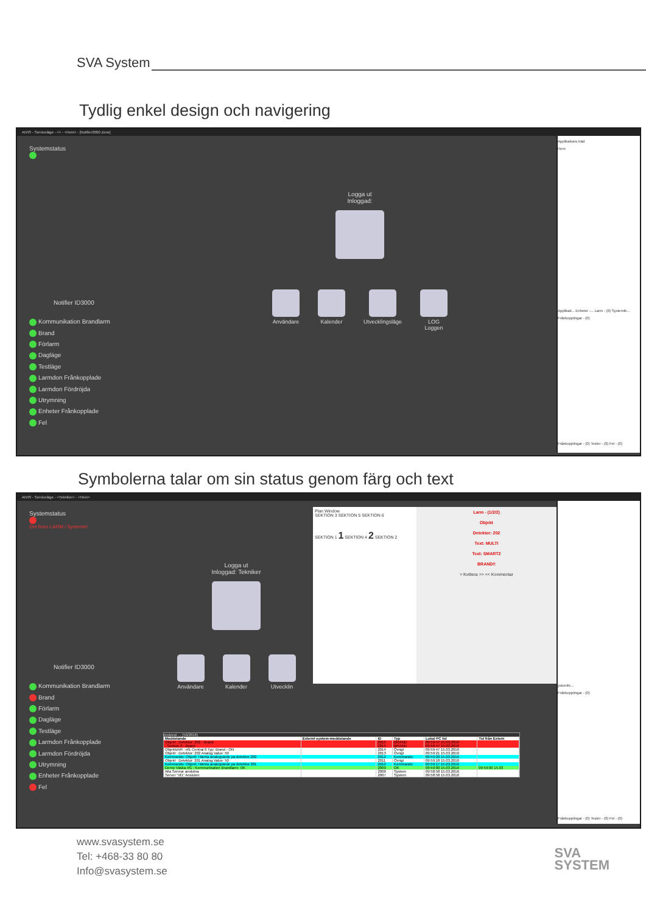SVA System
Tydlig enkel design och navigering
AIVIS - Serviceläge - <> - <Hem> - [Notifier3000 Zone]
Systemstatus
Notifier ID3000
Kommunikation Brandlarm
Brand
Förlarm
Dagläge
Testläge
Larmdon Frånkopplade
Larmdon Fördröjda
Utrymning
Enheter Frånkopplade
Fel
Logga ut
Inloggad:
Användare Kalender Utvecklingsläge LOG
Loggen
Applikations träd
Hem
Applikati... Enheter -... Larm - (0) Systemfe...
Frånkopplingar - (0)
Frånkopplingar - (0) Tester - (0) Fel - (0)
Symbolerna talar om sin status genom färg och text
AIVIS - Serviceläge - <Tekniker> - <Hem>
Systemstatus
Det finns LARM i Systemet
Notifier ID3000
Kommunikation Brandlarm
Brand
Förlarm
Dagläge
Testläge
Larmdon Frånkopplade
Larmdon Fördröjda
Utrymning
Enheter Frånkopplade
Fel
Logga ut
Inloggad: Tekniker
Användare Kalender Utvecklin
Plan Window
SEKTION 3 SEKTION 5 SEKTION 6
SEKTION 1 1 SEKTION 4 2 SEKTION 2
Larm - (1/2/2)
Objekt
Detektor: 202
Text: MULTI
Text: SMART2
BRAND!!
> Kvittera >> << Kommentar
protocol - - (50/2016)
| Meddelande | Externt system-meddelande | ID | Typ | Lokal PC tid | Tid från Extern |
| --- | --- | --- | --- | --- | --- |
| Objekt : Detektor: 202 - Brand | | 2015 | BRAND | 09:59:47 15.03.2016 | |
| : Sektion 2 - Brand | | 2015 | BRAND | 09:59:47 15.03.2016 | |
| ObjektsNR : nf1 Central 0 Typ: Brand - ON | | 2014 | Övrigt | 09:59:47 15.03.2016 | |
| Objekt : Detektor: 202 Analog Value: 50 | | 2013 | Övrigt | 09:59:21 15.03.2016 | |
| Kommando: Objekt: Hämta analogvärde pa detektor 202 | | 2012 | Kommando | 09:59:20 15.03.2016 | |
| Objekt : Detektor: 201 Analog Value: 50 | | 2011 | Övrigt | 09:59:18 15.03.2016 | |
| Kommando: Objekt: Hämta analogvärde pa detektor 201 | | 2010 | Kommando | 09:59:17 15.03.2016 | |
| Demo Väska nf1 : Kommunikation Brandlarm: OK | | 2009 | OK | 09:59:00 15.03.2016 | 09:59:00 15.03 |
| Alla Servrar anslutna | | 2008 | System | 09:58:58 15.03.2016 | |
| Server "nf1" Ansluten | | 2007 | System | 09:58:58 15.03.2016 | |
ystemfe...
Frånkopplingar - (0)
Frånkopplingar - (0) Tester - (0) Fel - (0)
www.svasystem.se
Tel: +468-33 80 80
Info@svasystem.se
SVA
SYSTEM